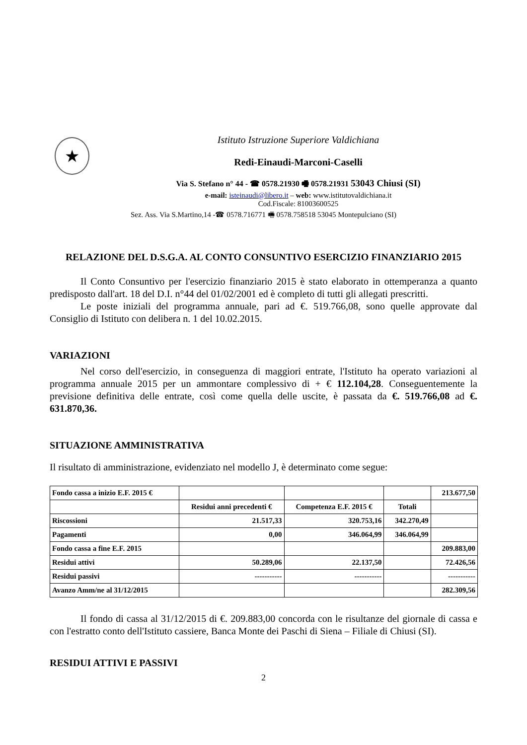★
Istituto Istruzione Superiore Valdichiana
Redi-Einaudi-Marconi-Caselli
Via S. Stefano n° 44 - ☎ 0578.21930 🖷 0578.21931 53043 Chiusi (SI)
e-mail: isteinaudi@libero.it – web: www.istitutovaldichiana.it
Cod.Fiscale: 81003600525
Sez. Ass. Via S.Martino,14 -☎ 0578.716771 🖷 0578.758518 53045 Montepulciano (SI)
RELAZIONE DEL D.S.G.A. AL CONTO CONSUNTIVO ESERCIZIO FINANZIARIO 2015
Il Conto Consuntivo per l'esercizio finanziario 2015 è stato elaborato in ottemperanza a quanto predisposto dall'art. 18 del D.I. n°44 del 01/02/2001 ed è completo di tutti gli allegati prescritti.
Le poste iniziali del programma annuale, pari ad €. 519.766,08, sono quelle approvate dal Consiglio di Istituto con delibera n. 1 del 10.02.2015.
VARIAZIONI
Nel corso dell'esercizio, in conseguenza di maggiori entrate, l'Istituto ha operato variazioni al programma annuale 2015 per un ammontare complessivo di + € 112.104,28. Conseguentemente la previsione definitiva delle entrate, così come quella delle uscite, è passata da €. 519.766,08 ad €. 631.870,36.
SITUAZIONE AMMINISTRATIVA
Il risultato di amministrazione, evidenziato nel modello J, è determinato come segue:
| Fondo cassa a inizio E.F. 2015 € | | | | 213.677,50 |
| | Residui anni precedenti € | Competenza E.F. 2015 € | Totali | |
| Riscossioni | 21.517,33 | 320.753,16 | 342.270,49 | |
| Pagamenti | 0,00 | 346.064,99 | 346.064,99 | |
| Fondo cassa a fine E.F. 2015 | | | | 209.883,00 |
| Residui attivi | 50.289,06 | 22.137,50 | | 72.426,56 |
| Residui passivi | ----------- | ----------- | | ----------- |
| Avanzo Amm/ne al 31/12/2015 | | | | 282.309,56 |
Il fondo di cassa al 31/12/2015 di €. 209.883,00 concorda con le risultanze del giornale di cassa e con l'estratto conto dell'Istituto cassiere, Banca Monte dei Paschi di Siena – Filiale di Chiusi (SI).
RESIDUI ATTIVI E PASSIVI
2